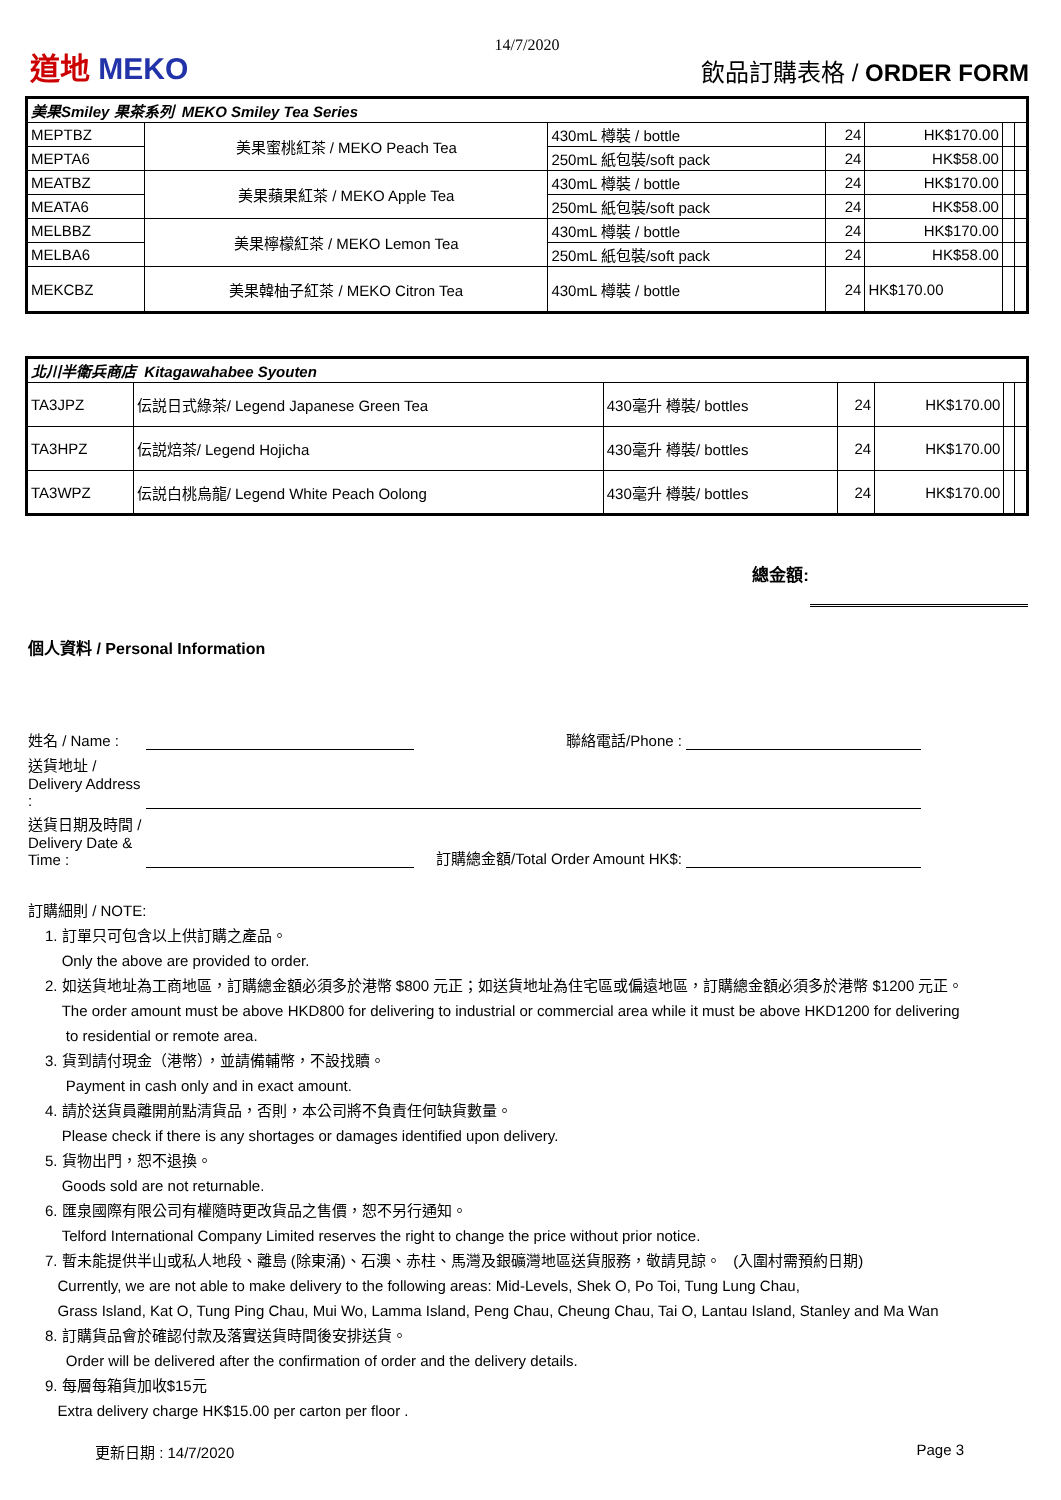14/7/2020
道地 MEKO
飲品訂購表格 / ORDER FORM
| 美果Smiley 果茶系列 MEKO Smiley Tea Series | | | | | | |
| MEPTBZ | 美果蜜桃紅茶 / MEKO Peach Tea | 430mL 樽裝 / bottle | 24 | HK$170.00 | | |
| MEPTA6 | | 250mL 紙包裝/soft pack | 24 | HK$58.00 | | |
| MEATBZ | 美果蘋果紅茶 / MEKO Apple Tea | 430mL 樽裝 / bottle | 24 | HK$170.00 | | |
| MEATA6 | | 250mL 紙包裝/soft pack | 24 | HK$58.00 | | |
| MELBBZ | 美果檸檬紅茶 / MEKO Lemon Tea | 430mL 樽裝 / bottle | 24 | HK$170.00 | | |
| MELBA6 | | 250mL 紙包裝/soft pack | 24 | HK$58.00 | | |
| MEKCBZ | 美果韓柚子紅茶 / MEKO Citron Tea | 430mL 樽裝 / bottle | 24 | HK$170.00 | | |
| 北川半衛兵商店 Kitagawahabee Syouten | | | | | | |
| TA3JPZ | 伝説日式綠茶/ Legend Japanese Green Tea | 430毫升 樽裝/ bottles | 24 | HK$170.00 | | |
| TA3HPZ | 伝説焙茶/ Legend Hojicha | 430毫升 樽裝/ bottles | 24 | HK$170.00 | | |
| TA3WPZ | 伝説白桃烏龍/ Legend White Peach Oolong | 430毫升 樽裝/ bottles | 24 | HK$170.00 | | |
總金額:
個人資料 / Personal Information
姓名 / Name :
聯絡電話/Phone :
送貨地址 / Delivery Address :
送貨日期及時間 / Delivery Date & Time :
訂購總金額/Total Order Amount HK$:
訂購細則 / NOTE:
1. 訂單只可包含以上供訂購之產品。
Only the above are provided to order.
2. 如送貨地址為工商地區，訂購總金額必須多於港幣 $800 元正；如送貨地址為住宅區或偏遠地區，訂購總金額必須多於港幣 $1200 元正。
The order amount must be above HKD800 for delivering to industrial or commercial area while it must be above HKD1200 for delivering
to residential or remote area.
3. 貨到請付現金（港幣），並請備輔幣，不設找贖。
Payment in cash only and in exact amount.
4. 請於送貨員離開前點清貨品，否則，本公司將不負責任何缺貨數量。
Please check if there is any shortages or damages identified upon delivery.
5. 貨物出門，恕不退換。
Goods sold are not returnable.
6. 匯泉國際有限公司有權隨時更改貨品之售價，恕不另行通知。
Telford International Company Limited reserves the right to change the price without prior notice.
7. 暫未能提供半山或私人地段、離島 (除東涌)、石澳、赤柱、馬灣及銀礦灣地區送貨服務，敬請見諒。 (入圍村需預約日期)
Currently, we are not able to make delivery to the following areas: Mid-Levels, Shek O, Po Toi, Tung Lung Chau,
Grass Island, Kat O, Tung Ping Chau, Mui Wo, Lamma Island, Peng Chau, Cheung Chau, Tai O, Lantau Island, Stanley and Ma Wan
8. 訂購貨品會於確認付款及落實送貨時間後安排送貨。
Order will be delivered after the confirmation of order and the delivery details.
9. 每層每箱貨加收$15元
Extra delivery charge HK$15.00 per carton per floor .
更新日期 : 14/7/2020 Page 3